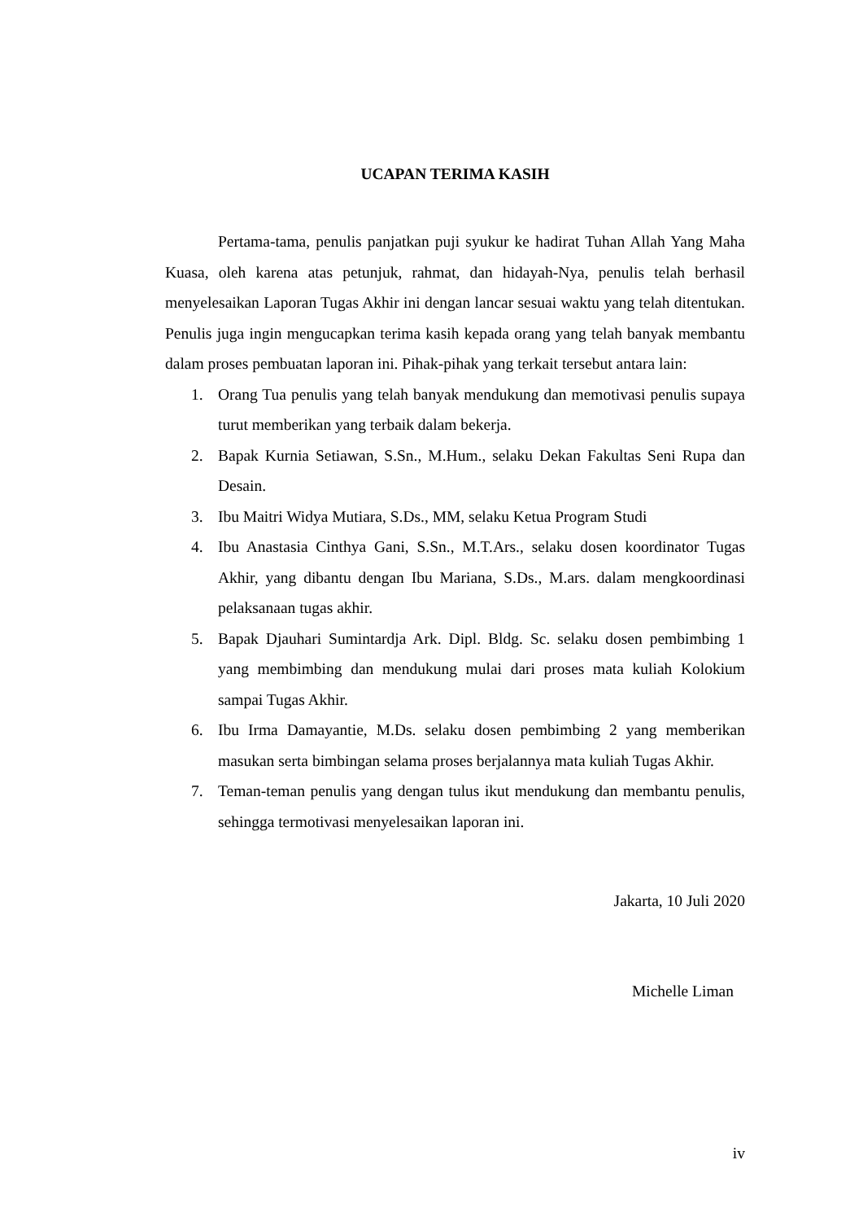UCAPAN TERIMA KASIH
Pertama-tama, penulis panjatkan puji syukur ke hadirat Tuhan Allah Yang Maha Kuasa, oleh karena atas petunjuk, rahmat, dan hidayah-Nya, penulis telah berhasil menyelesaikan Laporan Tugas Akhir ini dengan lancar sesuai waktu yang telah ditentukan. Penulis juga ingin mengucapkan terima kasih kepada orang yang telah banyak membantu dalam proses pembuatan laporan ini. Pihak-pihak yang terkait tersebut antara lain:
1. Orang Tua penulis yang telah banyak mendukung dan memotivasi penulis supaya turut memberikan yang terbaik dalam bekerja.
2. Bapak Kurnia Setiawan, S.Sn., M.Hum., selaku Dekan Fakultas Seni Rupa dan Desain.
3. Ibu Maitri Widya Mutiara, S.Ds., MM, selaku Ketua Program Studi
4. Ibu Anastasia Cinthya Gani, S.Sn., M.T.Ars., selaku dosen koordinator Tugas Akhir, yang dibantu dengan Ibu Mariana, S.Ds., M.ars. dalam mengkoordinasi pelaksanaan tugas akhir.
5. Bapak Djauhari Sumintardja Ark. Dipl. Bldg. Sc. selaku dosen pembimbing 1 yang membimbing dan mendukung mulai dari proses mata kuliah Kolokium sampai Tugas Akhir.
6. Ibu Irma Damayantie, M.Ds. selaku dosen pembimbing 2 yang memberikan masukan serta bimbingan selama proses berjalannya mata kuliah Tugas Akhir.
7. Teman-teman penulis yang dengan tulus ikut mendukung dan membantu penulis, sehingga termotivasi menyelesaikan laporan ini.
Jakarta, 10 Juli 2020
Michelle Liman
iv